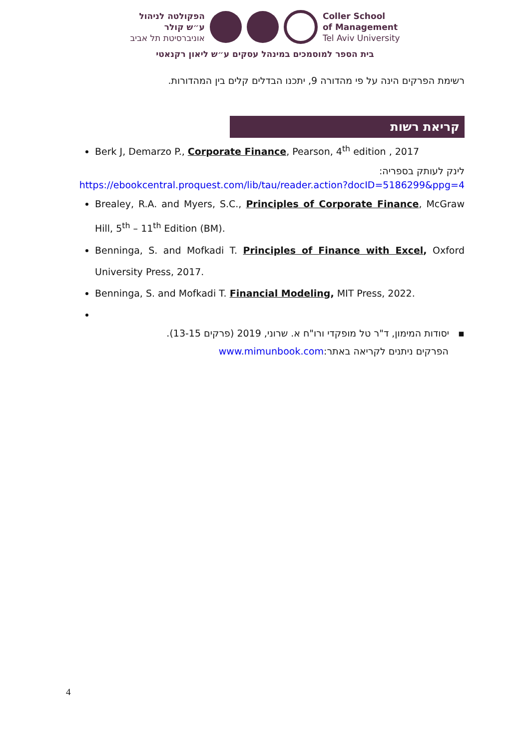הפקולטה לניהול
ע״ש קולר
אוניברסיטת תל אביב
Coller School
of Management
Tel Aviv University
בית הספר למוסמכים במינהל עסקים ע״ש ליאון רקנאטי
רשימת הפרקים הינה על פי מהדורה 9, יתכנו הבדלים קלים בין המהדורות.
קריאת רשות
Berk J, Demarzo P., Corporate Finance, Pearson, 4<sup>th</sup> edition , 2017
לינק לעותק בספריה:
https://ebookcentral.proquest.com/lib/tau/reader.action?docID=5186299&ppg=4
Brealey, R.A. and Myers, S.C., Principles of Corporate Finance, McGraw Hill, 5<sup>th</sup> – 11<sup>th</sup> Edition (BM).
Benninga, S. and Mofkadi T. Principles of Finance with Excel, Oxford University Press, 2017.
Benninga, S. and Mofkadi T. Financial Modeling, MIT Press, 2022.
▪ יסודות המימון, ד"ר טל מופקדי ורו"ח א. שרוני, 2019 (פרקים 13-15).
הפרקים ניתנים לקריאה באתר:www.mimunbook.com
4